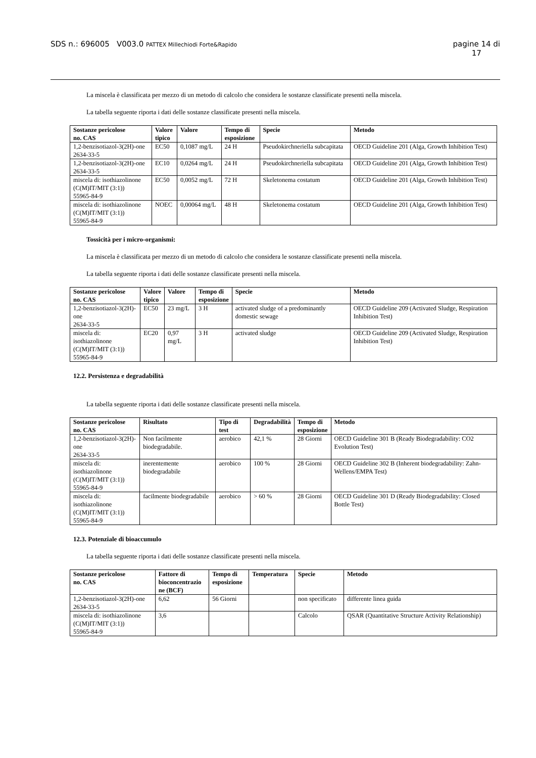SDS n.: 696005 V003.0 PATTEX Millechiodi Forte&Rapido pagine 14 di
17
La miscela è classificata per mezzo di un metodo di calcolo che considera le sostanze classificate presenti nella miscela.
La tabella seguente riporta i dati delle sostanze classificate presenti nella miscela.
| Sostanze pericolose no. CAS | Valore tipico | Valore | Tempo di esposizione | Specie | Metodo |
| --- | --- | --- | --- | --- | --- |
| 1,2-benzisotiazol-3(2H)-one 2634-33-5 | EC50 | 0,1087 mg/L | 24 H | Pseudokirchneriella subcapitata | OECD Guideline 201 (Alga, Growth Inhibition Test) |
| 1,2-benzisotiazol-3(2H)-one 2634-33-5 | EC10 | 0,0264 mg/L | 24 H | Pseudokirchneriella subcapitata | OECD Guideline 201 (Alga, Growth Inhibition Test) |
| miscela di: isothiazolinone (C(M)IT/MIT (3:1)) 55965-84-9 | EC50 | 0,0052 mg/L | 72 H | Skeletonema costatum | OECD Guideline 201 (Alga, Growth Inhibition Test) |
| miscela di: isothiazolinone (C(M)IT/MIT (3:1)) 55965-84-9 | NOEC | 0,00064 mg/L | 48 H | Skeletonema costatum | OECD Guideline 201 (Alga, Growth Inhibition Test) |
Tossicità per i micro-organismi:
La miscela è classificata per mezzo di un metodo di calcolo che considera le sostanze classificate presenti nella miscela.
La tabella seguente riporta i dati delle sostanze classificate presenti nella miscela.
| Sostanze pericolose no. CAS | Valore tipico | Valore | Tempo di esposizione | Specie | Metodo |
| --- | --- | --- | --- | --- | --- |
| 1,2-benzisotiazol-3(2H)-one 2634-33-5 | EC50 | 23 mg/L | 3 H | activated sludge of a predominantly domestic sewage | OECD Guideline 209 (Activated Sludge, Respiration Inhibition Test) |
| miscela di: isothiazolinone (C(M)IT/MIT (3:1)) 55965-84-9 | EC20 | 0,97 mg/L | 3 H | activated sludge | OECD Guideline 209 (Activated Sludge, Respiration Inhibition Test) |
12.2. Persistenza e degradabilità
La tabella seguente riporta i dati delle sostanze classificate presenti nella miscela.
| Sostanze pericolose no. CAS | Risultato | Tipo di test | Degradabilità | Tempo di esposizione | Metodo |
| --- | --- | --- | --- | --- | --- |
| 1,2-benzisotiazol-3(2H)-one 2634-33-5 | Non facilmente biodegradabile. | aerobico | 42,1 % | 28 Giorni | OECD Guideline 301 B (Ready Biodegradability: CO2 Evolution Test) |
| miscela di: isothiazolinone (C(M)IT/MIT (3:1)) 55965-84-9 | inerentemente biodegradabile | aerobico | 100 % | 28 Giorni | OECD Guideline 302 B (Inherent biodegradability: Zahn-Wellens/EMPA Test) |
| miscela di: isothiazolinone (C(M)IT/MIT (3:1)) 55965-84-9 | facilmente biodegradabile | aerobico | > 60 % | 28 Giorni | OECD Guideline 301 D (Ready Biodegradability: Closed Bottle Test) |
12.3. Potenziale di bioaccumulo
La tabella seguente riporta i dati delle sostanze classificate presenti nella miscela.
| Sostanze pericolose no. CAS | Fattore di bioconcentrazio ne (BCF) | Tempo di esposizione | Temperatura | Specie | Metodo |
| --- | --- | --- | --- | --- | --- |
| 1,2-benzisotiazol-3(2H)-one 2634-33-5 | 6,62 | 56 Giorni | | non specificato | differente linea guida |
| miscela di: isothiazolinone (C(M)IT/MIT (3:1)) 55965-84-9 | 3,6 | | | Calcolo | QSAR (Quantitative Structure Activity Relationship) |